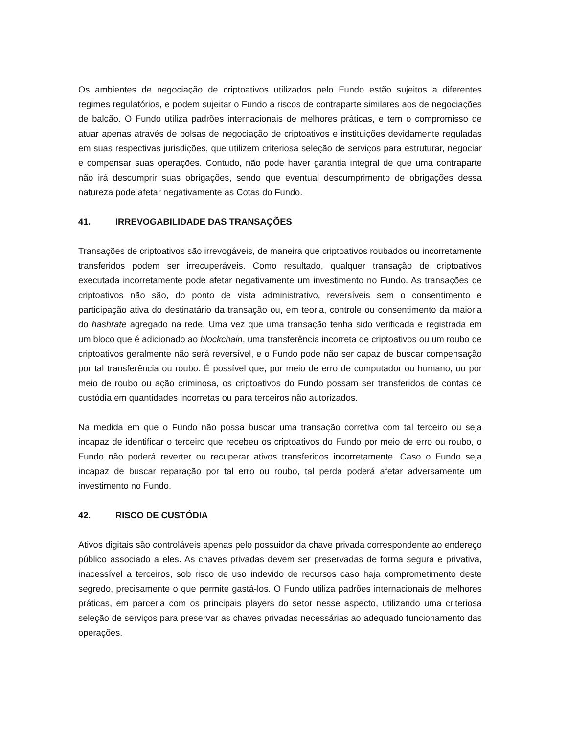Os ambientes de negociação de criptoativos utilizados pelo Fundo estão sujeitos a diferentes regimes regulatórios, e podem sujeitar o Fundo a riscos de contraparte similares aos de negociações de balcão. O Fundo utiliza padrões internacionais de melhores práticas, e tem o compromisso de atuar apenas através de bolsas de negociação de criptoativos e instituições devidamente reguladas em suas respectivas jurisdições, que utilizem criteriosa seleção de serviços para estruturar, negociar e compensar suas operações. Contudo, não pode haver garantia integral de que uma contraparte não irá descumprir suas obrigações, sendo que eventual descumprimento de obrigações dessa natureza pode afetar negativamente as Cotas do Fundo.
41. IRREVOGABILIDADE DAS TRANSAÇÕES
Transações de criptoativos são irrevogáveis, de maneira que criptoativos roubados ou incorretamente transferidos podem ser irrecuperáveis. Como resultado, qualquer transação de criptoativos executada incorretamente pode afetar negativamente um investimento no Fundo. As transações de criptoativos não são, do ponto de vista administrativo, reversíveis sem o consentimento e participação ativa do destinatário da transação ou, em teoria, controle ou consentimento da maioria do hashrate agregado na rede. Uma vez que uma transação tenha sido verificada e registrada em um bloco que é adicionado ao blockchain, uma transferência incorreta de criptoativos ou um roubo de criptoativos geralmente não será reversível, e o Fundo pode não ser capaz de buscar compensação por tal transferência ou roubo. É possível que, por meio de erro de computador ou humano, ou por meio de roubo ou ação criminosa, os criptoativos do Fundo possam ser transferidos de contas de custódia em quantidades incorretas ou para terceiros não autorizados.
Na medida em que o Fundo não possa buscar uma transação corretiva com tal terceiro ou seja incapaz de identificar o terceiro que recebeu os criptoativos do Fundo por meio de erro ou roubo, o Fundo não poderá reverter ou recuperar ativos transferidos incorretamente. Caso o Fundo seja incapaz de buscar reparação por tal erro ou roubo, tal perda poderá afetar adversamente um investimento no Fundo.
42. RISCO DE CUSTÓDIA
Ativos digitais são controláveis apenas pelo possuidor da chave privada correspondente ao endereço público associado a eles. As chaves privadas devem ser preservadas de forma segura e privativa, inacessível a terceiros, sob risco de uso indevido de recursos caso haja comprometimento deste segredo, precisamente o que permite gastá-los. O Fundo utiliza padrões internacionais de melhores práticas, em parceria com os principais players do setor nesse aspecto, utilizando uma criteriosa seleção de serviços para preservar as chaves privadas necessárias ao adequado funcionamento das operações.